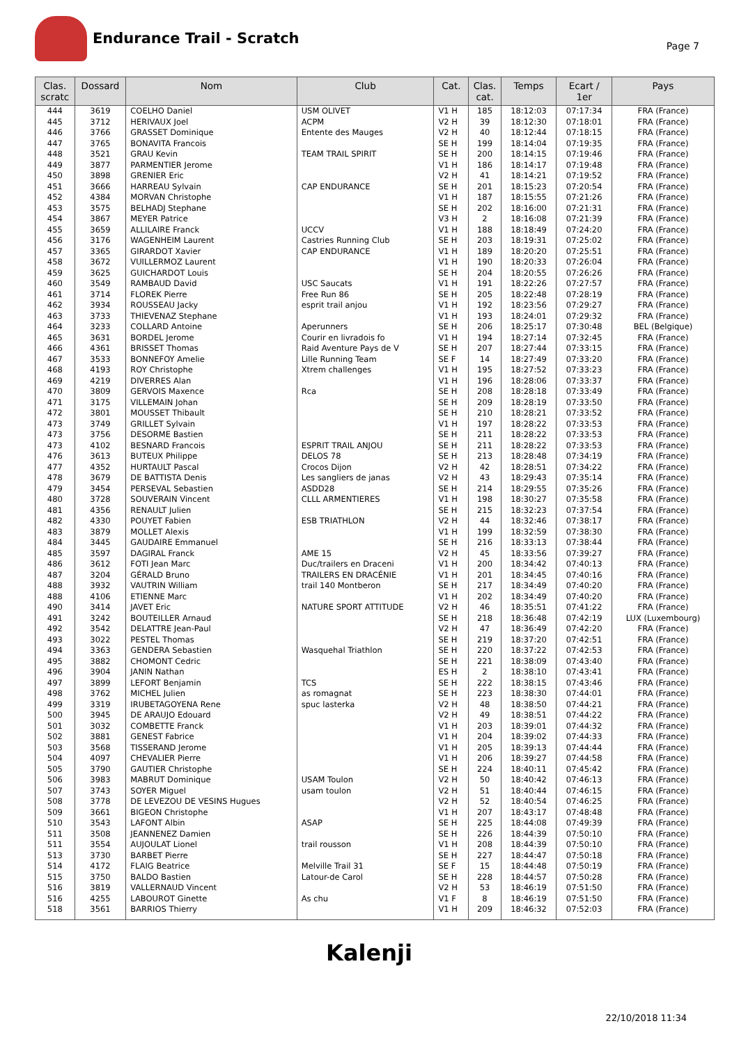Endurance Trail - Scratch
Page 7
| Clas. scratc | Dossard | Nom | Club | Cat. | Clas. cat. | Temps | Ecart / 1er | Pays |
| --- | --- | --- | --- | --- | --- | --- | --- | --- |
| 444 | 3619 | COELHO Daniel | USM OLIVET | V1 H | 185 | 18:12:03 | 07:17:34 | FRA (France) |
| 445 | 3712 | HERIVAUX Joel | ACPM | V2 H | 39 | 18:12:30 | 07:18:01 | FRA (France) |
| 446 | 3766 | GRASSET Dominique | Entente des Mauges | V2 H | 40 | 18:12:44 | 07:18:15 | FRA (France) |
| 447 | 3765 | BONAVITA Francois | | SE H | 199 | 18:14:04 | 07:19:35 | FRA (France) |
| 448 | 3521 | GRAU Kevin | TEAM TRAIL SPIRIT | SE H | 200 | 18:14:15 | 07:19:46 | FRA (France) |
| 449 | 3877 | PARMENTIER Jerome | | V1 H | 186 | 18:14:17 | 07:19:48 | FRA (France) |
| 450 | 3898 | GRENIER Eric | | V2 H | 41 | 18:14:21 | 07:19:52 | FRA (France) |
| 451 | 3666 | HARREAU Sylvain | CAP ENDURANCE | SE H | 201 | 18:15:23 | 07:20:54 | FRA (France) |
| 452 | 4384 | MORVAN Christophe | | V1 H | 187 | 18:15:55 | 07:21:26 | FRA (France) |
| 453 | 3575 | BELHADJ Stephane | | SE H | 202 | 18:16:00 | 07:21:31 | FRA (France) |
| 454 | 3867 | MEYER Patrice | | V3 H | 2 | 18:16:08 | 07:21:39 | FRA (France) |
| 455 | 3659 | ALLILAIRE Franck | UCCV | V1 H | 188 | 18:18:49 | 07:24:20 | FRA (France) |
| 456 | 3176 | WAGENHEIM Laurent | Castries Running Club | SE H | 203 | 18:19:31 | 07:25:02 | FRA (France) |
| 457 | 3365 | GIRARDOT Xavier | CAP ENDURANCE | V1 H | 189 | 18:20:20 | 07:25:51 | FRA (France) |
| 458 | 3672 | VUILLERMOZ Laurent | | V1 H | 190 | 18:20:33 | 07:26:04 | FRA (France) |
| 459 | 3625 | GUICHARDOT Louis | | SE H | 204 | 18:20:55 | 07:26:26 | FRA (France) |
| 460 | 3549 | RAMBAUD David | USC Saucats | V1 H | 191 | 18:22:26 | 07:27:57 | FRA (France) |
| 461 | 3714 | FLOREK Pierre | Free Run 86 | SE H | 205 | 18:22:48 | 07:28:19 | FRA (France) |
| 462 | 3934 | ROUSSEAU Jacky | esprit trail anjou | V1 H | 192 | 18:23:56 | 07:29:27 | FRA (France) |
| 463 | 3733 | THIEVENAZ Stephane | | V1 H | 193 | 18:24:01 | 07:29:32 | FRA (France) |
| 464 | 3233 | COLLARD Antoine | Aperunners | SE H | 206 | 18:25:17 | 07:30:48 | BEL (Belgique) |
| 465 | 3631 | BORDEL Jerome | Courir en livradois fo | V1 H | 194 | 18:27:14 | 07:32:45 | FRA (France) |
| 466 | 4361 | BRISSET Thomas | Raid Aventure Pays de V | SE H | 207 | 18:27:44 | 07:33:15 | FRA (France) |
| 467 | 3533 | BONNEFOY Amelie | Lille Running Team | SE F | 14 | 18:27:49 | 07:33:20 | FRA (France) |
| 468 | 4193 | ROY Christophe | Xtrem challenges | V1 H | 195 | 18:27:52 | 07:33:23 | FRA (France) |
| 469 | 4219 | DIVERRES Alan | | V1 H | 196 | 18:28:06 | 07:33:37 | FRA (France) |
| 470 | 3809 | GERVOIS Maxence | Rca | SE H | 208 | 18:28:18 | 07:33:49 | FRA (France) |
| 471 | 3175 | VILLEMAIN Johan | | SE H | 209 | 18:28:19 | 07:33:50 | FRA (France) |
| 472 | 3801 | MOUSSET Thibault | | SE H | 210 | 18:28:21 | 07:33:52 | FRA (France) |
| 473 | 3749 | GRILLET Sylvain | | V1 H | 197 | 18:28:22 | 07:33:53 | FRA (France) |
| 473 | 3756 | DESORME Bastien | | SE H | 211 | 18:28:22 | 07:33:53 | FRA (France) |
| 473 | 4102 | BESNARD Francois | ESPRIT TRAIL ANJOU | SE H | 211 | 18:28:22 | 07:33:53 | FRA (France) |
| 476 | 3613 | BUTEUX Philippe | DELOS 78 | SE H | 213 | 18:28:48 | 07:34:19 | FRA (France) |
| 477 | 4352 | HURTAULT Pascal | Crocos Dijon | V2 H | 42 | 18:28:51 | 07:34:22 | FRA (France) |
| 478 | 3679 | DE BATTISTA Denis | Les sangliers de janas | V2 H | 43 | 18:29:43 | 07:35:14 | FRA (France) |
| 479 | 3454 | PERSEVAL Sebastien | ASDD28 | SE H | 214 | 18:29:55 | 07:35:26 | FRA (France) |
| 480 | 3728 | SOUVERAIN Vincent | CLLL ARMENTIERES | V1 H | 198 | 18:30:27 | 07:35:58 | FRA (France) |
| 481 | 4356 | RENAULT Julien | | SE H | 215 | 18:32:23 | 07:37:54 | FRA (France) |
| 482 | 4330 | POUYET Fabien | ESB TRIATHLON | V2 H | 44 | 18:32:46 | 07:38:17 | FRA (France) |
| 483 | 3879 | MOLLET Alexis | | V1 H | 199 | 18:32:59 | 07:38:30 | FRA (France) |
| 484 | 3445 | GAUDAIRE Emmanuel | | SE H | 216 | 18:33:13 | 07:38:44 | FRA (France) |
| 485 | 3597 | DAGIRAL Franck | AME 15 | V2 H | 45 | 18:33:56 | 07:39:27 | FRA (France) |
| 486 | 3612 | FOTI Jean Marc | Duc/trailers en Draceni | V1 H | 200 | 18:34:42 | 07:40:13 | FRA (France) |
| 487 | 3204 | GÉRALD Bruno | TRAILERS EN DRACÉNIE | V1 H | 201 | 18:34:45 | 07:40:16 | FRA (France) |
| 488 | 3932 | VAUTRIN William | trail 140 Montberon | SE H | 217 | 18:34:49 | 07:40:20 | FRA (France) |
| 488 | 4106 | ETIENNE Marc | | V1 H | 202 | 18:34:49 | 07:40:20 | FRA (France) |
| 490 | 3414 | JAVET Eric | NATURE SPORT ATTITUDE | V2 H | 46 | 18:35:51 | 07:41:22 | FRA (France) |
| 491 | 3242 | BOUTEILLER Arnaud | | SE H | 218 | 18:36:48 | 07:42:19 | LUX (Luxembourg) |
| 492 | 3542 | DELATTRE Jean-Paul | | V2 H | 47 | 18:36:49 | 07:42:20 | FRA (France) |
| 493 | 3022 | PESTEL Thomas | | SE H | 219 | 18:37:20 | 07:42:51 | FRA (France) |
| 494 | 3363 | GENDERA Sebastien | Wasquehal Triathlon | SE H | 220 | 18:37:22 | 07:42:53 | FRA (France) |
| 495 | 3882 | CHOMONT Cedric | | SE H | 221 | 18:38:09 | 07:43:40 | FRA (France) |
| 496 | 3904 | JANIN Nathan | | ES H | 2 | 18:38:10 | 07:43:41 | FRA (France) |
| 497 | 3899 | LEFORT Benjamin | TCS | SE H | 222 | 18:38:15 | 07:43:46 | FRA (France) |
| 498 | 3762 | MICHEL Julien | as romagnat | SE H | 223 | 18:38:30 | 07:44:01 | FRA (France) |
| 499 | 3319 | IRUBETAGOYENA Rene | spuc lasterka | V2 H | 48 | 18:38:50 | 07:44:21 | FRA (France) |
| 500 | 3945 | DE ARAUJO Edouard | | V2 H | 49 | 18:38:51 | 07:44:22 | FRA (France) |
| 501 | 3032 | COMBETTE Franck | | V1 H | 203 | 18:39:01 | 07:44:32 | FRA (France) |
| 502 | 3881 | GENEST Fabrice | | V1 H | 204 | 18:39:02 | 07:44:33 | FRA (France) |
| 503 | 3568 | TISSERAND Jerome | | V1 H | 205 | 18:39:13 | 07:44:44 | FRA (France) |
| 504 | 4097 | CHEVALIER Pierre | | V1 H | 206 | 18:39:27 | 07:44:58 | FRA (France) |
| 505 | 3790 | GAUTIER Christophe | | SE H | 224 | 18:40:11 | 07:45:42 | FRA (France) |
| 506 | 3983 | MABRUT Dominique | USAM Toulon | V2 H | 50 | 18:40:42 | 07:46:13 | FRA (France) |
| 507 | 3743 | SOYER Miguel | usam toulon | V2 H | 51 | 18:40:44 | 07:46:15 | FRA (France) |
| 508 | 3778 | DE LEVEZOU DE VESINS Hugues | | V2 H | 52 | 18:40:54 | 07:46:25 | FRA (France) |
| 509 | 3661 | BIGEON Christophe | | V1 H | 207 | 18:43:17 | 07:48:48 | FRA (France) |
| 510 | 3543 | LAFONT Albin | ASAP | SE H | 225 | 18:44:08 | 07:49:39 | FRA (France) |
| 511 | 3508 | JEANNENEZ Damien | | SE H | 226 | 18:44:39 | 07:50:10 | FRA (France) |
| 511 | 3554 | AUJOULAT Lionel | trail rousson | V1 H | 208 | 18:44:39 | 07:50:10 | FRA (France) |
| 513 | 3730 | BARBET Pierre | | SE H | 227 | 18:44:47 | 07:50:18 | FRA (France) |
| 514 | 4172 | FLAIG Beatrice | Melville Trail 31 | SE F | 15 | 18:44:48 | 07:50:19 | FRA (France) |
| 515 | 3750 | BALDO Bastien | Latour-de Carol | SE H | 228 | 18:44:57 | 07:50:28 | FRA (France) |
| 516 | 3819 | VALLERNAUD Vincent | | V2 H | 53 | 18:46:19 | 07:51:50 | FRA (France) |
| 516 | 4255 | LABOUROT Ginette | As chu | V1 F | 8 | 18:46:19 | 07:51:50 | FRA (France) |
| 518 | 3561 | BARRIOS Thierry | | V1 H | 209 | 18:46:32 | 07:52:03 | FRA (France) |
Kalenji
22/10/2018 11:34